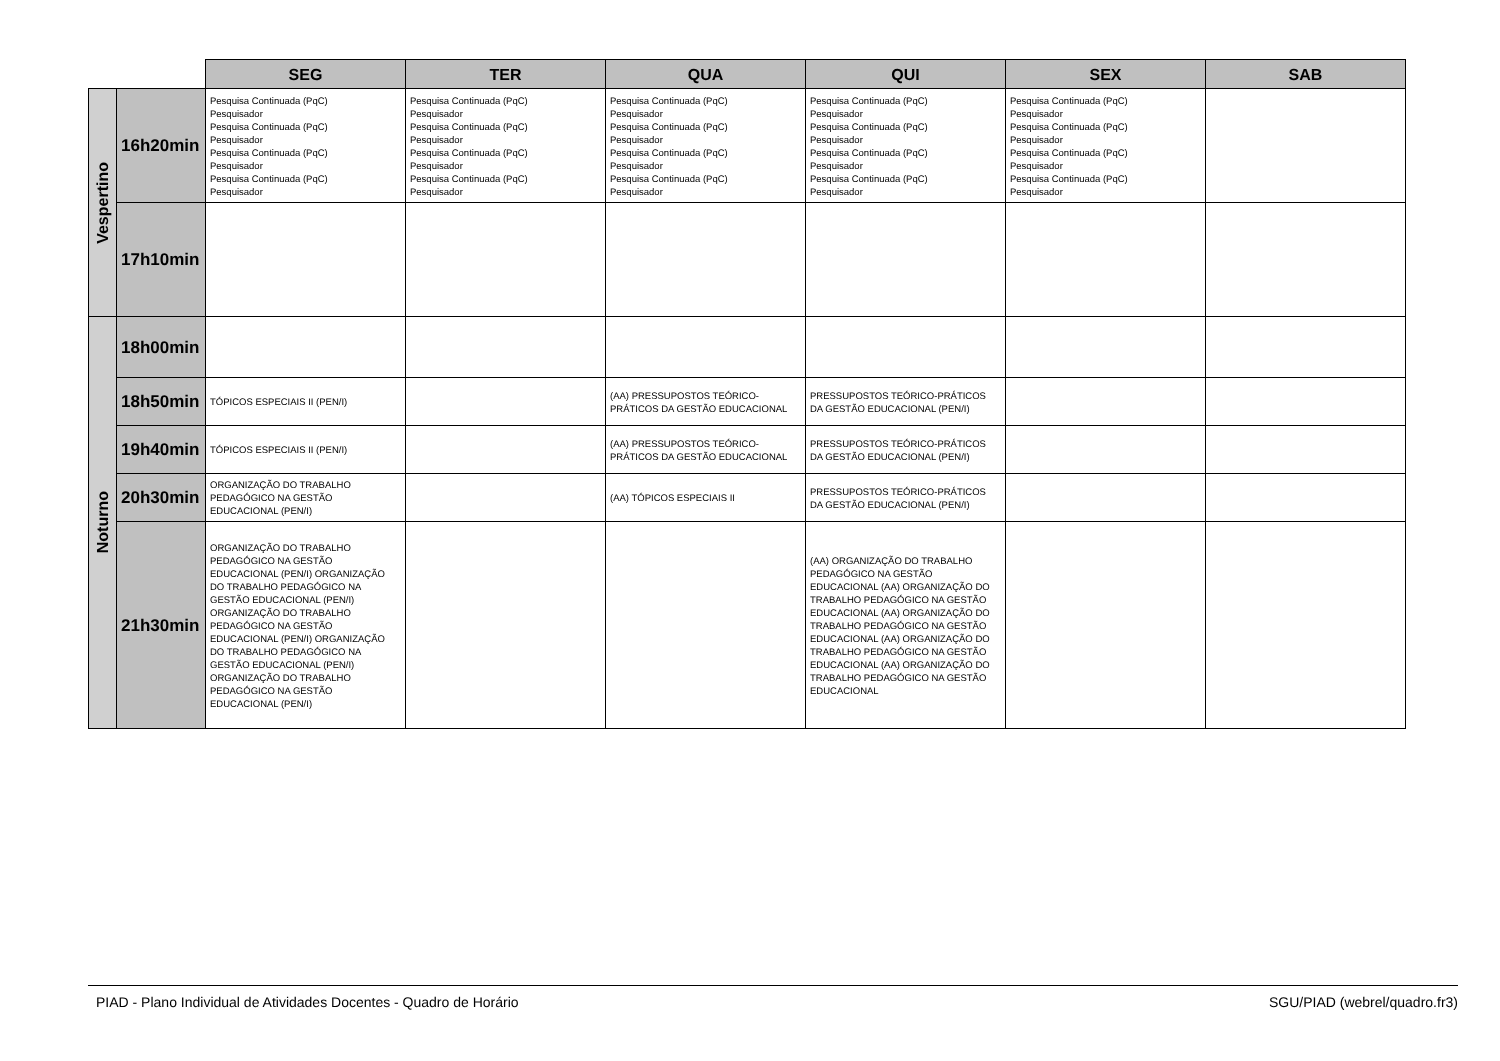| | | SEG | TER | QUA | QUI | SEX | SAB |
| --- | --- | --- | --- | --- | --- | --- | --- |
| Vespertino | 16h20min | Pesquisa Continuada (PqC) Pesquisador Pesquisa Continuada (PqC) Pesquisador Pesquisa Continuada (PqC) Pesquisador Pesquisa Continuada (PqC) Pesquisador | Pesquisa Continuada (PqC) Pesquisador Pesquisa Continuada (PqC) Pesquisador Pesquisa Continuada (PqC) Pesquisador Pesquisa Continuada (PqC) Pesquisador | Pesquisa Continuada (PqC) Pesquisador Pesquisa Continuada (PqC) Pesquisador Pesquisa Continuada (PqC) Pesquisador Pesquisa Continuada (PqC) Pesquisador | Pesquisa Continuada (PqC) Pesquisador Pesquisa Continuada (PqC) Pesquisador Pesquisa Continuada (PqC) Pesquisador Pesquisa Continuada (PqC) Pesquisador | Pesquisa Continuada (PqC) Pesquisador Pesquisa Continuada (PqC) Pesquisador Pesquisa Continuada (PqC) Pesquisador Pesquisa Continuada (PqC) Pesquisador | |
| | 17h10min | | | | | | |
| Noturno | 18h00min | | | | | | |
| | 18h50min | TÓPICOS ESPECIAIS II (PEN/I) | | (AA) PRESSUPOSTOS TEÓRICO-PRÁTICOS DA GESTÃO EDUCACIONAL | PRESSUPOSTOS TEÓRICO-PRÁTICOS DA GESTÃO EDUCACIONAL (PEN/I) | | |
| | 19h40min | TÓPICOS ESPECIAIS II (PEN/I) | | (AA) PRESSUPOSTOS TEÓRICO-PRÁTICOS DA GESTÃO EDUCACIONAL | PRESSUPOSTOS TEÓRICO-PRÁTICOS DA GESTÃO EDUCACIONAL (PEN/I) | | |
| | 20h30min | ORGANIZAÇÃO DO TRABALHO PEDAGÓGICO NA GESTÃO EDUCACIONAL (PEN/I) | | (AA) TÓPICOS ESPECIAIS II | PRESSUPOSTOS TEÓRICO-PRÁTICOS DA GESTÃO EDUCACIONAL (PEN/I) | | |
| | 21h30min | ORGANIZAÇÃO DO TRABALHO PEDAGÓGICO NA GESTÃO EDUCACIONAL (PEN/I) ORGANIZAÇÃO DO TRABALHO PEDAGÓGICO NA GESTÃO EDUCACIONAL (PEN/I) ORGANIZAÇÃO DO TRABALHO PEDAGÓGICO NA GESTÃO EDUCACIONAL (PEN/I) ORGANIZAÇÃO DO TRABALHO PEDAGÓGICO NA GESTÃO EDUCACIONAL (PEN/I) ORGANIZAÇÃO DO TRABALHO PEDAGÓGICO NA GESTÃO EDUCACIONAL (PEN/I) | | | (AA) ORGANIZAÇÃO DO TRABALHO PEDAGÓGICO NA GESTÃO EDUCACIONAL (AA) ORGANIZAÇÃO DO TRABALHO PEDAGÓGICO NA GESTÃO EDUCACIONAL (AA) ORGANIZAÇÃO DO TRABALHO PEDAGÓGICO NA GESTÃO EDUCACIONAL (AA) ORGANIZAÇÃO DO TRABALHO PEDAGÓGICO NA GESTÃO EDUCACIONAL (AA) ORGANIZAÇÃO DO TRABALHO PEDAGÓGICO NA GESTÃO EDUCACIONAL | | |
PIAD - Plano Individual de Atividades Docentes - Quadro de Horário SGU/PIAD (webrel/quadro.fr3)